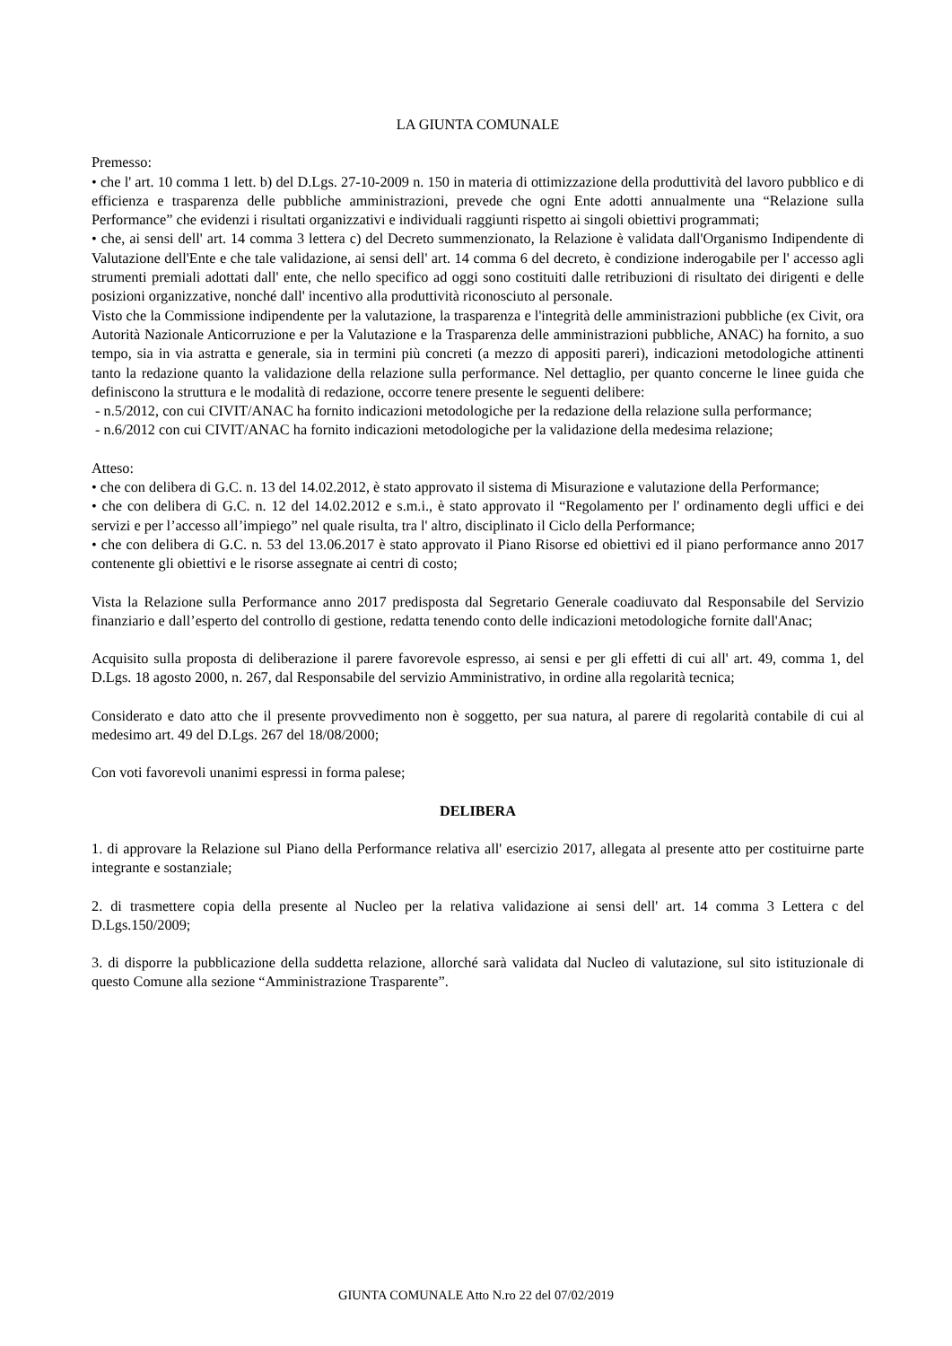LA GIUNTA COMUNALE
Premesso:
• che l' art. 10 comma 1 lett. b) del D.Lgs. 27-10-2009 n. 150 in materia di ottimizzazione della produttività del lavoro pubblico e di efficienza e trasparenza delle pubbliche amministrazioni, prevede che ogni Ente adotti annualmente una “Relazione sulla Performance” che evidenzi i risultati organizzativi e individuali raggiunti rispetto ai singoli obiettivi programmati;
• che, ai sensi dell' art. 14 comma 3 lettera c) del Decreto summenzionato, la Relazione è validata dall'Organismo Indipendente di Valutazione dell'Ente e che tale validazione, ai sensi dell' art. 14 comma 6 del decreto, è condizione inderogabile per l' accesso agli strumenti premiali adottati dall' ente, che nello specifico ad oggi sono costituiti dalle retribuzioni di risultato dei dirigenti e delle posizioni organizzative, nonché dall' incentivo alla produttività riconosciuto al personale.
Visto che la Commissione indipendente per la valutazione, la trasparenza e l'integrità delle amministrazioni pubbliche (ex Civit, ora Autorità Nazionale Anticorruzione e per la Valutazione e la Trasparenza delle amministrazioni pubbliche, ANAC) ha fornito, a suo tempo, sia in via astratta e generale, sia in termini più concreti (a mezzo di appositi pareri), indicazioni metodologiche attinenti tanto la redazione quanto la validazione della relazione sulla performance. Nel dettaglio, per quanto concerne le linee guida che definiscono la struttura e le modalità di redazione, occorre tenere presente le seguenti delibere:
- n.5/2012, con cui CIVIT/ANAC ha fornito indicazioni metodologiche per la redazione della relazione sulla performance;
- n.6/2012 con cui CIVIT/ANAC ha fornito indicazioni metodologiche per la validazione della medesima relazione;
Atteso:
• che con delibera di G.C. n. 13 del 14.02.2012, è stato approvato il sistema di Misurazione e valutazione della Performance;
• che con delibera di G.C. n. 12 del 14.02.2012 e s.m.i., è stato approvato il “Regolamento per l' ordinamento degli uffici e dei servizi e per l’accesso all’impiego” nel quale risulta, tra l' altro, disciplinato il Ciclo della Performance;
• che con delibera di G.C. n. 53 del 13.06.2017 è stato approvato il Piano Risorse ed obiettivi ed il piano performance anno 2017 contenente gli obiettivi e le risorse assegnate ai centri di costo;
Vista la Relazione sulla Performance anno 2017 predisposta dal Segretario Generale coadiuvato dal Responsabile del Servizio finanziario e dall’esperto del controllo di gestione, redatta tenendo conto delle indicazioni metodologiche fornite dall'Anac;
Acquisito sulla proposta di deliberazione il parere favorevole espresso, ai sensi e per gli effetti di cui all' art. 49, comma 1, del D.Lgs. 18 agosto 2000, n. 267, dal Responsabile del servizio Amministrativo, in ordine alla regolarità tecnica;
Considerato e dato atto che il presente provvedimento non è soggetto, per sua natura, al parere di regolarità contabile di cui al medesimo art. 49 del D.Lgs. 267 del 18/08/2000;
Con voti favorevoli unanimi espressi in forma palese;
DELIBERA
1. di approvare la Relazione sul Piano della Performance relativa all' esercizio 2017, allegata al presente atto per costituirne parte integrante e sostanziale;
2. di trasmettere copia della presente al Nucleo per la relativa validazione ai sensi dell' art. 14 comma 3 Lettera c del D.Lgs.150/2009;
3. di disporre la pubblicazione della suddetta relazione, allorché sarà validata dal Nucleo di valutazione, sul sito istituzionale di questo Comune alla sezione “Amministrazione Trasparente”.
GIUNTA COMUNALE Atto N.ro 22 del 07/02/2019